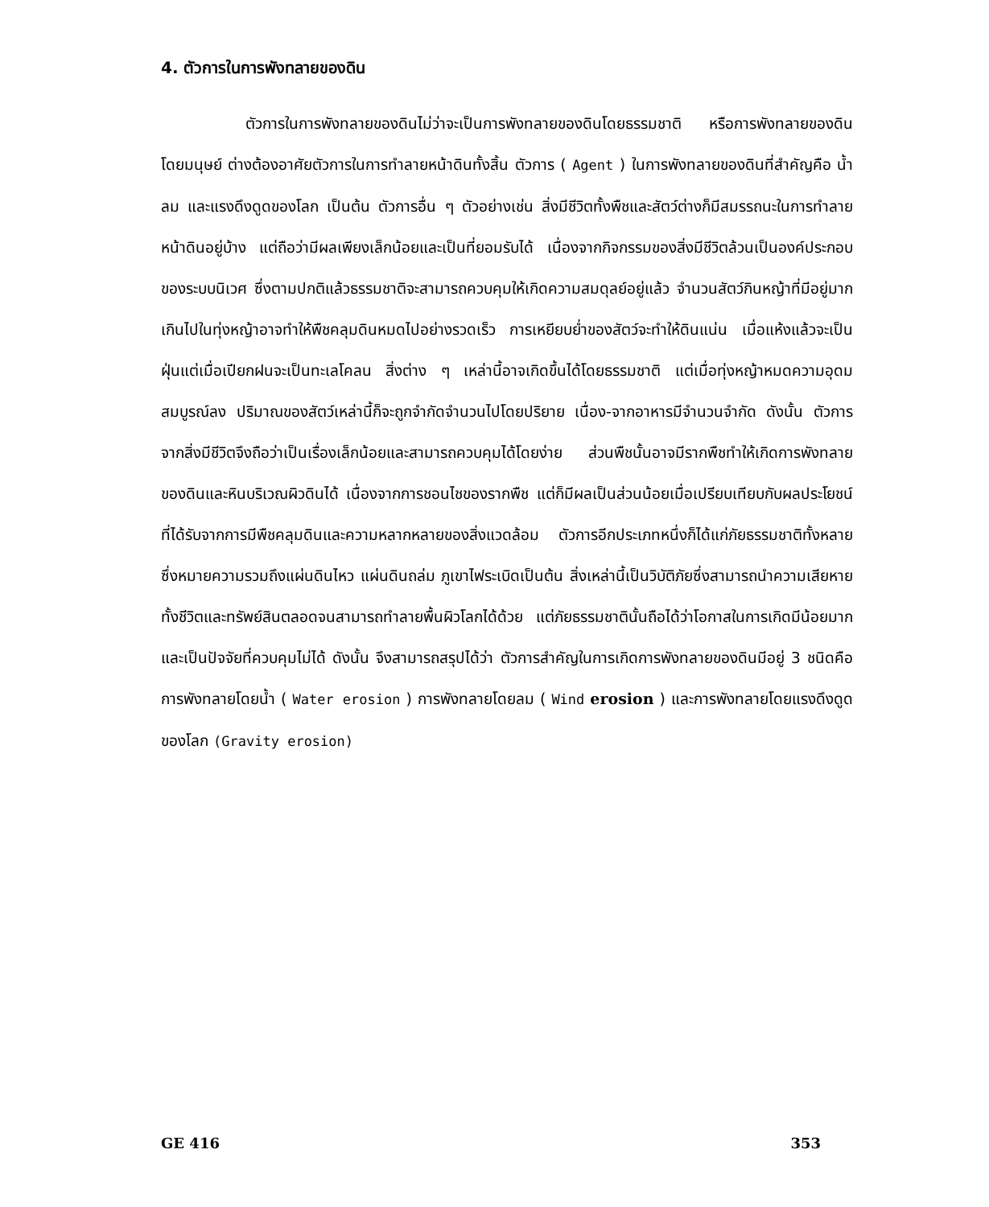4. ตัวการในการพังทลายของดิน
ตัวการในการพังทลายของดินไม่ว่าจะเป็นการพังทลายของดินโดยธรรมชาติ หรือการพังทลายของดินโดยมนุษย์ ต่างต้องอาศัยตัวการในการทำลายหน้าดินทั้งสิ้น ตัวการ ( Agent ) ในการพังทลายของดินที่สำคัญคือ น้ำ ลม และแรงดึงดูดของโลก เป็นต้น ตัวการอื่น ๆ ตัวอย่างเช่น สิ่งมีชีวิตทั้งพืชและสัตว์ต่างก็มีสมรรถนะในการทำลายหน้าดินอยู่บ้าง แต่ถือว่ามีผลเพียงเล็กน้อยและเป็นที่ยอมรับได้ เนื่องจากกิจกรรมของสิ่งมีชีวิตล้วนเป็นองค์ประกอบของระบบนิเวศ ซึ่งตามปกติแล้วธรรมชาติจะสามารถควบคุมให้เกิดความสมดุลย์อยู่แล้ว จำนวนสัตว์กินหญ้าที่มีอยู่มากเกินไปในทุ่งหญ้าอาจทำให้พืชคลุมดินหมดไปอย่างรวดเร็ว การเหยียบย่ำของสัตว์จะทำให้ดินแน่น เมื่อแห้งแล้วจะเป็นฝุ่นแต่เมื่อเปียกฝนจะเป็นทะเลโคลน สิ่งต่าง ๆ เหล่านี้อาจเกิดขึ้นได้โดยธรรมชาติ แต่เมื่อทุ่งหญ้าหมดความอุดมสมบูรณ์ลง ปริมาณของสัตว์เหล่านี้ก็จะถูกจำกัดจำนวนไปโดยปริยาย เนื่อง-จากอาหารมีจำนวนจำกัด ดังนั้น ตัวการจากสิ่งมีชีวิตจึงถือว่าเป็นเรื่องเล็กน้อยและสามารถควบคุมได้โดยง่าย ส่วนพืชนั้นอาจมีรากพืชทำให้เกิดการพังทลายของดินและหินบริเวณผิวดินได้ เนื่องจากการชอนไชของรากพืช แต่ก็มีผลเป็นส่วนน้อยเมื่อเปรียบเทียบกับผลประโยชน์ที่ได้รับจากการมีพืชคลุมดินและความหลากหลายของสิ่งแวดล้อม ตัวการอีกประเภทหนึ่งก็ได้แก่ภัยธรรมชาติทั้งหลาย ซึ่งหมายความรวมถึงแผ่นดินไหว แผ่นดินถล่ม ภูเขาไฟระเบิดเป็นต้น สิ่งเหล่านี้เป็นวิบัติภัยซึ่งสามารถนำความเสียหายทั้งชีวิตและทรัพย์สินตลอดจนสามารถทำลายพื้นผิวโลกได้ด้วย แต่ภัยธรรมชาตินั้นถือได้ว่าโอกาสในการเกิดมีน้อยมากและเป็นปัจจัยที่ควบคุมไม่ได้ ดังนั้น จึงสามารถสรุปได้ว่า ตัวการสำคัญในการเกิดการพังทลายของดินมีอยู่ 3 ชนิดคือ การพังทลายโดยน้ำ ( Water erosion ) การพังทลายโดยลม ( Wind erosion ) และการพังทลายโดยแรงดึงดูดของโลก (Gravity erosion)
GE 416 353